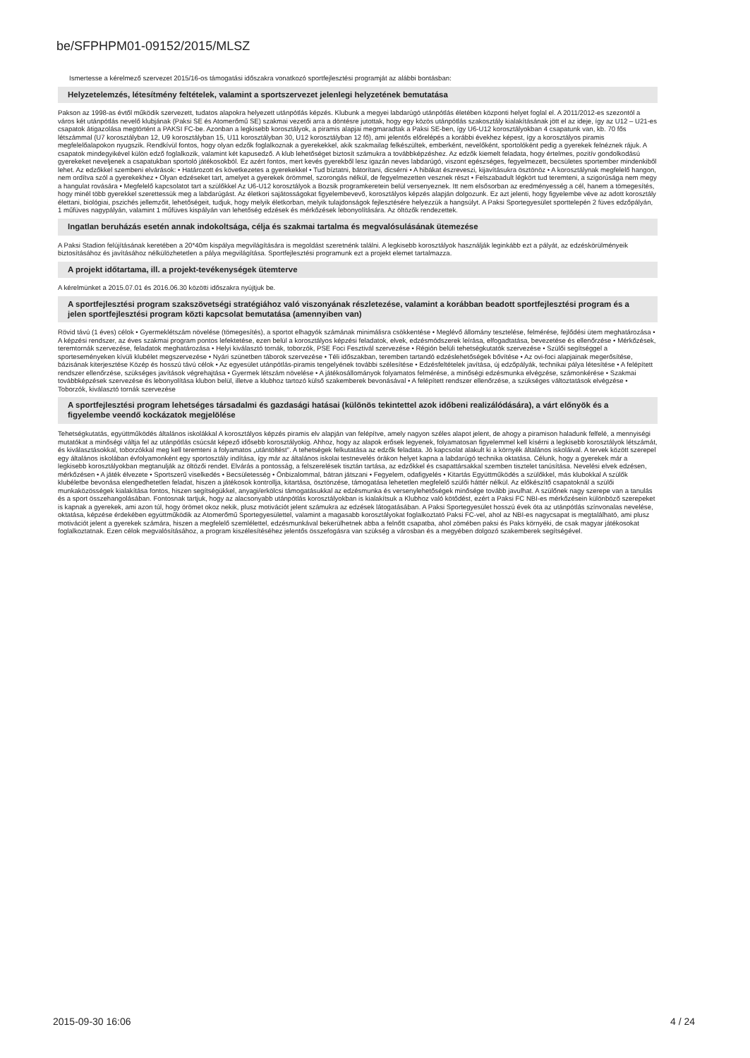be/SFPHPM01-09152/2015/MLSZ
Ismertesse a kérelmező szervezet 2015/16-os támogatási időszakra vonatkozó sportfejlesztési programját az alábbi bontásban:
Helyzetelemzés, létesítmény feltételek, valamint a sportszervezet jelenlegi helyzetének bemutatása
Pakson az 1998-as évtől működik szervezett, tudatos alapokra helyezett utánpótlás képzés. Klubunk a megyei labdarúgó utánpótlás életében központi helyet foglal el. A 2011/2012-es szezontól a város két utánpótlás nevelő klubjának (Paksi SE és Atomerőmű SE) szakmai vezetői arra a döntésre jutottak, hogy egy közös utánpótlás szakosztály kialakításának jött el az ideje, így az U12 – U21-es csapatok átigazolása megtörtént a PAKSI FC-be. Azonban a legkisebb korosztályok, a piramis alapjai megmaradtak a Paksi SE-ben, így U6-U12 korosztályokban 4 csapatunk van, kb. 70 fős létszámmal (U7 korosztályban 12, U9 korosztályban 15, U11 korosztályban 30, U12 korosztályban 12 fő), ami jelentős előrelépés a korábbi évekhez képest, így a korosztályos piramis megfelelőalapokon nyugszik. Rendkívül fontos, hogy olyan edzők foglalkoznak a gyerekekkel, akik szakmailag felkészültek, emberként, nevelőként, sportolóként pedig a gyerekek felnéznek rájuk. A csapatok mindegyikével külön edző foglalkozik, valamint két kapusedző. A klub lehetőséget biztosít számukra a továbbképzéshez. Az edzők kiemelt feladata, hogy értelmes, pozitív gondolkodású gyerekeket neveljenek a csapatukban sportoló játékosokból. Ez azért fontos, mert kevés gyerekből lesz igazán neves labdarúgó, viszont egészséges, fegyelmezett, becsületes sportember mindenkiből lehet. Az edzőkkel szembeni elvárások: • Határozott és következetes a gyerekekkel • Tud bíztatni, bátorítani, dicsérni • A hibákat észreveszi, kijavításukra ösztönöz • A korosztálynak megfelelő hangon, nem ordítva szól a gyerekekhez • Olyan edzéseket tart, amelyet a gyerekek örömmel, szorongás nélkül, de fegyelmezetten vesznek részt • Felszabadult légkört tud teremteni, a szigorúsága nem megy a hangulat rovására • Megfelelő kapcsolatot tart a szülőkkel Az U6-U12 korosztályok a Bozsik programkeretein belül versenyeznek. Itt nem elsősorban az eredményesség a cél, hanem a tömegesítés, hogy minél több gyerekkel szerettessük meg a labdarúgást. Az életkori sajátosságokat figyelembevevő, korosztályos képzés alapján dolgozunk. Ez azt jelenti, hogy figyelembe véve az adott korosztály élettani, biológiai, pszichés jellemzőit, lehetőségeit, tudjuk, hogy melyik életkorban, melyik tulajdonságok fejlesztésére helyezzük a hangsúlyt. A Paksi Sportegyesület sporttelepén 2 füves edzőpályán, 1 műfüves nagypályán, valamint 1 műfüves kispályán van lehetőség edzések és mérkőzések lebonyolítására. Az öltözők rendezettek.
Ingatlan beruházás esetén annak indokoltsága, célja és szakmai tartalma és megvalósulásának ütemezése
A Paksi Stadion felújításának keretében a 20*40m kispálya megvilágítására is megoldást szeretnénk találni. A legkisebb korosztályok használják leginkább ezt a pályát, az edzéskörülményeik biztosításához és javításához nélkülözhetetlen a pálya megvilágítása. Sportfejlesztési programunk ezt a projekt elemet tartalmazza.
A projekt időtartama, ill. a projekt-tevékenységek ütemterve
A kérelmünket a 2015.07.01 és 2016.06.30 közötti időszakra nyújtjuk be.
A sportfejlesztési program szakszövetségi stratégiához való viszonyának részletezése, valamint a korábban beadott sportfejlesztési program és a jelen sportfejlesztési program közti kapcsolat bemutatása (amennyiben van)
Rövid távú (1 éves) célok • Gyermeklétszám növelése (tömegesítés), a sportot elhagyók számának minimálisra csökkentése • Meglévő állomány tesztelése, felmérése, fejlődési ütem meghatározása • A képzési rendszer, az éves szakmai program pontos lefektetése, ezen belül a korosztályos képzési feladatok, elvek, edzésmódszerek leírása, elfogadtatása, bevezetése és ellenőrzése • Mérkőzések, teremtornák szervezése, feladatok meghatározása • Helyi kiválasztó tornák, toborzók, PSE Foci Fesztivál szervezése • Régión belüli tehetségkutatók szervezése • Szülői segítséggel a sporteseményeken kívüli klubélet megszervezése • Nyári szünetben táborok szervezése • Téli időszakban, teremben tartandó edzéslehetőségek bővítése • Az ovi-foci alapjainak megerősítése, bázisának kiterjesztése Közép és hosszú távú célok • Az egyesület utánpótlás-piramis tengelyének további szélesítése • Edzésfeltételek javítása, új edzőpályák, technikai pálya létesítése • A felépített rendszer ellenőrzése, szükséges javítások végrehajtása • Gyermek létszám növelése • A játékosállományok folyamatos felmérése, a minőségi edzésmunka elvégzése, számonkérése • Szakmai továbbképzések szervezése és lebonyolítása klubon belül, illetve a klubhoz tartozó külső szakemberek bevonásával • A felépített rendszer ellenőrzése, a szükséges változtatások elvégzése • Toborzók, kiválasztó tornák szervezése
A sportfejlesztési program lehetséges társadalmi és gazdasági hatásai (különös tekintettel azok időbeni realizálódására), a várt előnyök és a figyelembe veendő kockázatok megjelölése
Tehetségkutatás, együttműködés általános iskolákkal A korosztályos képzés piramis elv alapján van felépítve, amely nagyon széles alapot jelent, de ahogy a piramison haladunk felfelé, a mennyiségi mutatókat a minőségi váltja fel az utánpótlás csúcsát képező idősebb korosztályokig. Ahhoz, hogy az alapok erősek legyenek, folyamatosan figyelemmel kell kísérni a legkisebb korosztályok létszámát, és kiválasztásokkal, toborzókkal meg kell teremteni a folyamatos „utántöltést". A tehetségek felkutatása az edzők feladata. Jó kapcsolat alakult ki a környék általános iskoláival. A tervek között szerepel egy általános iskolában évfolyamonként egy sportosztály indítása, így már az általános iskolai testnevelés órákon helyet kapna a labdarúgó technika oktatása. Célunk, hogy a gyerekek már a legkisebb korosztályokban megtanulják az öltözői rendet. Elvárás a pontosság, a felszerelések tisztán tartása, az edzőkkel és csapattársakkal szemben tisztelet tanúsítása. Nevelési elvek edzésen, mérkőzésen • A játék élvezete • Sportszerű viselkedés • Becsületesség • Önbizalommal, bátran játszani • Fegyelem, odafigyelés • Kitartás Együttműködés a szülőkkel, más klubokkal A szülők klubéletbe bevonása elengedhetetlen feladat, hiszen a játékosok kontrollja, kitartása, ösztönzése, támogatása lehetetlen megfelelő szülői háttér nélkül. Az előkészítő csapatoknál a szülői munkaközösségek kialakítása fontos, hiszen segítségükkel, anyagi/erkölcsi támogatásukkal az edzésmunka és versenylehetőségek minősége tovább javulhat. A szülőnek nagy szerepe van a tanulás és a sport összehangolásában. Fontosnak tartjuk, hogy az alacsonyabb utánpótlás korosztályokban is kialakítsuk a Klubhoz való kötődést, ezért a Paksi FC NBI-es mérkőzésein különböző szerepeket is kapnak a gyerekek, ami azon túl, hogy örömet okoz nekik, plusz motivációt jelent számukra az edzések látogatásában. A Paksi Sportegyesület hosszú évek óta az utánpótlás színvonalas nevelése, oktatása, képzése érdekében együttműködik az Atomerőmű Sportegyesülettel, valamint a magasabb korosztályokat foglalkoztató Paksi FC-vel, ahol az NBI-es nagycsapat is megtalálható, ami plusz motivációt jelent a gyerekek számára, hiszen a megfelelő szemlélettel, edzésmunkával bekerülhetnek abba a felnőtt csapatba, ahol zömében paksi és Paks környéki, de csak magyar játékosokat foglalkoztatnak. Ezen célok megvalósításához, a program kiszélesítéséhez jelentős összefogásra van szükség a városban és a megyében dolgozó szakemberek segítségével.
2015-09-30 16:06 4 / 24